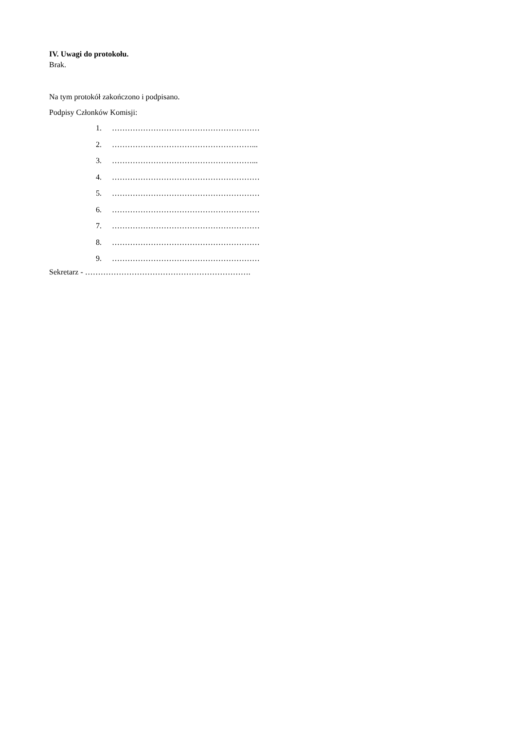IV. Uwagi do protokołu.
Brak.
Na tym protokół zakończono i podpisano.
Podpisy Członków Komisji:
1. …………………………………………………
2. ………………………………………………...
3. ………………………………………………...
4. …………………………………………………
5. …………………………………………………
6. …………………………………………………
7. …………………………………………………
8. …………………………………………………
9. …………………………………………………
Sekretarz - ……………………………………………………….